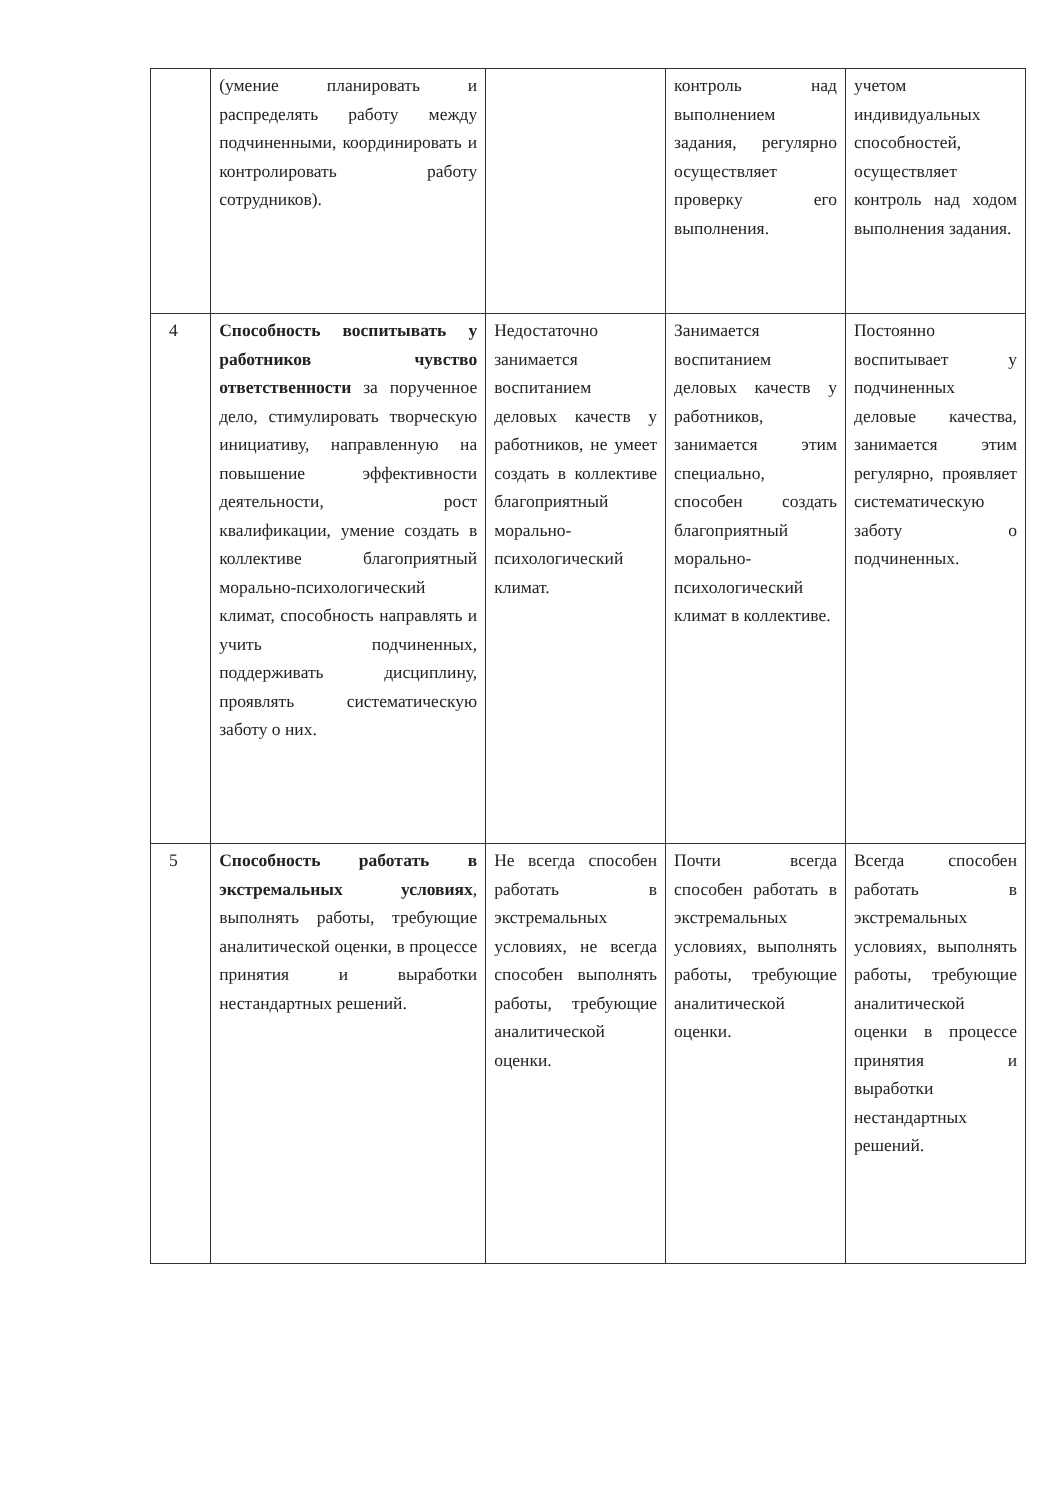| | (умение планировать и распределять работу между подчиненными, координировать и контролировать работу сотрудников). | | контроль над выполнением задания, регулярно осуществляет проверку его выполнения. | учетом индивидуальных способностей, осуществляет контроль над ходом выполнения задания. |
| 4 | Способность воспитывать у работников чувство ответственности за порученное дело, стимулировать творческую инициативу, направленную на повышение эффективности деятельности, рост квалификации, умение создать в коллективе благоприятный морально-психологический климат, способность направлять и учить подчиненных, поддерживать дисциплину, проявлять систематическую заботу о них. | Недостаточно занимается воспитанием деловых качеств у работников, не умеет создать в коллективе благоприятный морально-психологический климат. | Занимается воспитанием деловых качеств у работников, занимается этим специально, способен создать благоприятный морально-психологический климат в коллективе. | Постоянно воспитывает у подчиненных деловые качества, занимается этим регулярно, проявляет систематическую заботу о подчиненных. |
| 5 | Способность работать в экстремальных условиях , выполнять работы, требующие аналитической оценки, в процессе принятия и выработки нестандартных решений. | Не всегда способен работать в экстремальных условиях, не всегда способен выполнять работы, требующие аналитической оценки. | Почти всегда способен работать в экстремальных условиях, выполнять работы, требующие аналитической оценки. | Всегда способен работать в экстремальных условиях, выполнять работы, требующие аналитической оценки в процессе принятия и выработки нестандартных решений. |